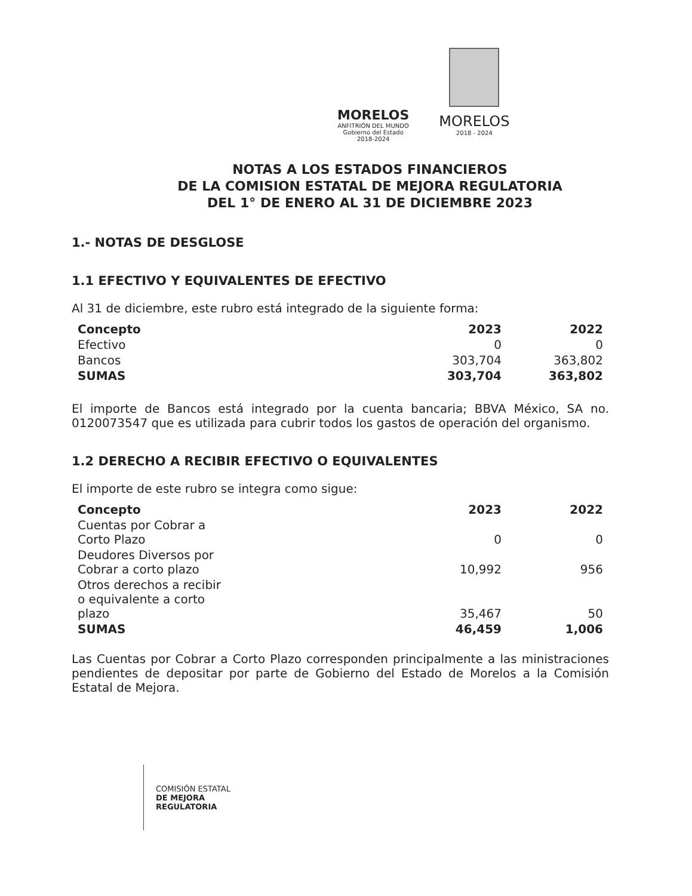MORELOS
ANFITRIÓN DEL MUNDO
Gobierno del Estado
2018-2024
MORELOS
2018 - 2024
NOTAS A LOS ESTADOS FINANCIEROS
DE LA COMISION ESTATAL DE MEJORA REGULATORIA
DEL 1° DE ENERO AL 31 DE DICIEMBRE 2023
1.- NOTAS DE DESGLOSE
1.1 EFECTIVO Y EQUIVALENTES DE EFECTIVO
Al 31 de diciembre, este rubro está integrado de la siguiente forma:
| Concepto | 2023 | 2022 |
| --- | --- | --- |
| Efectivo | 0 | 0 |
| Bancos | 303,704 | 363,802 |
| SUMAS | 303,704 | 363,802 |
El importe de Bancos está integrado por la cuenta bancaria; BBVA México, SA no. 0120073547 que es utilizada para cubrir todos los gastos de operación del organismo.
1.2 DERECHO A RECIBIR EFECTIVO O EQUIVALENTES
El importe de este rubro se integra como sigue:
| Concepto | 2023 | 2022 |
| --- | --- | --- |
| Cuentas por Cobrar a Corto Plazo | 0 | 0 |
| Deudores Diversos por Cobrar a corto plazo | 10,992 | 956 |
| Otros derechos a recibir o equivalente a corto plazo | 35,467 | 50 |
| SUMAS | 46,459 | 1,006 |
Las Cuentas por Cobrar a Corto Plazo corresponden principalmente a las ministraciones pendientes de depositar por parte de Gobierno del Estado de Morelos a la Comisión Estatal de Mejora.
COMISIÓN ESTATAL
DE MEJORA
REGULATORIA